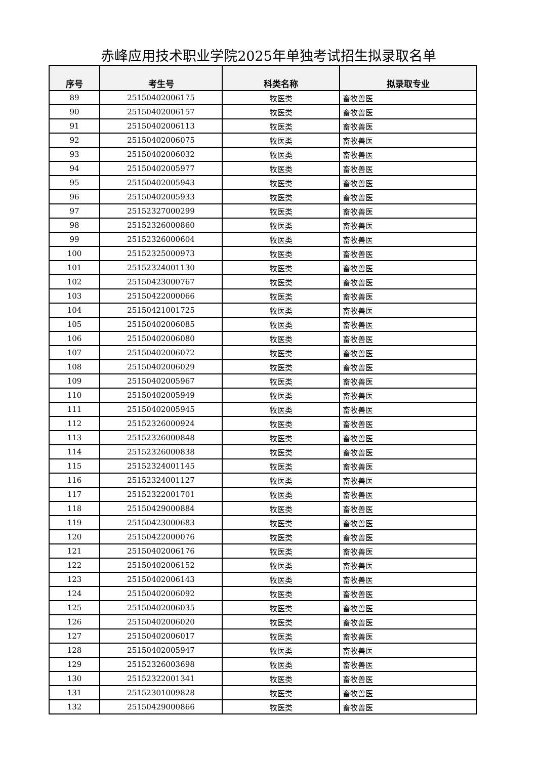赤峰应用技术职业学院2025年单独考试招生拟录取名单
| 序号 | 考生号 | 科类名称 | 拟录取专业 |
| --- | --- | --- | --- |
| 89 | 25150402006175 | 牧医类 | 畜牧兽医 |
| 90 | 25150402006157 | 牧医类 | 畜牧兽医 |
| 91 | 25150402006113 | 牧医类 | 畜牧兽医 |
| 92 | 25150402006075 | 牧医类 | 畜牧兽医 |
| 93 | 25150402006032 | 牧医类 | 畜牧兽医 |
| 94 | 25150402005977 | 牧医类 | 畜牧兽医 |
| 95 | 25150402005943 | 牧医类 | 畜牧兽医 |
| 96 | 25150402005933 | 牧医类 | 畜牧兽医 |
| 97 | 25152327000299 | 牧医类 | 畜牧兽医 |
| 98 | 25152326000860 | 牧医类 | 畜牧兽医 |
| 99 | 25152326000604 | 牧医类 | 畜牧兽医 |
| 100 | 25152325000973 | 牧医类 | 畜牧兽医 |
| 101 | 25152324001130 | 牧医类 | 畜牧兽医 |
| 102 | 25150423000767 | 牧医类 | 畜牧兽医 |
| 103 | 25150422000066 | 牧医类 | 畜牧兽医 |
| 104 | 25150421001725 | 牧医类 | 畜牧兽医 |
| 105 | 25150402006085 | 牧医类 | 畜牧兽医 |
| 106 | 25150402006080 | 牧医类 | 畜牧兽医 |
| 107 | 25150402006072 | 牧医类 | 畜牧兽医 |
| 108 | 25150402006029 | 牧医类 | 畜牧兽医 |
| 109 | 25150402005967 | 牧医类 | 畜牧兽医 |
| 110 | 25150402005949 | 牧医类 | 畜牧兽医 |
| 111 | 25150402005945 | 牧医类 | 畜牧兽医 |
| 112 | 25152326000924 | 牧医类 | 畜牧兽医 |
| 113 | 25152326000848 | 牧医类 | 畜牧兽医 |
| 114 | 25152326000838 | 牧医类 | 畜牧兽医 |
| 115 | 25152324001145 | 牧医类 | 畜牧兽医 |
| 116 | 25152324001127 | 牧医类 | 畜牧兽医 |
| 117 | 25152322001701 | 牧医类 | 畜牧兽医 |
| 118 | 25150429000884 | 牧医类 | 畜牧兽医 |
| 119 | 25150423000683 | 牧医类 | 畜牧兽医 |
| 120 | 25150422000076 | 牧医类 | 畜牧兽医 |
| 121 | 25150402006176 | 牧医类 | 畜牧兽医 |
| 122 | 25150402006152 | 牧医类 | 畜牧兽医 |
| 123 | 25150402006143 | 牧医类 | 畜牧兽医 |
| 124 | 25150402006092 | 牧医类 | 畜牧兽医 |
| 125 | 25150402006035 | 牧医类 | 畜牧兽医 |
| 126 | 25150402006020 | 牧医类 | 畜牧兽医 |
| 127 | 25150402006017 | 牧医类 | 畜牧兽医 |
| 128 | 25150402005947 | 牧医类 | 畜牧兽医 |
| 129 | 25152326003698 | 牧医类 | 畜牧兽医 |
| 130 | 25152322001341 | 牧医类 | 畜牧兽医 |
| 131 | 25152301009828 | 牧医类 | 畜牧兽医 |
| 132 | 25150429000866 | 牧医类 | 畜牧兽医 |